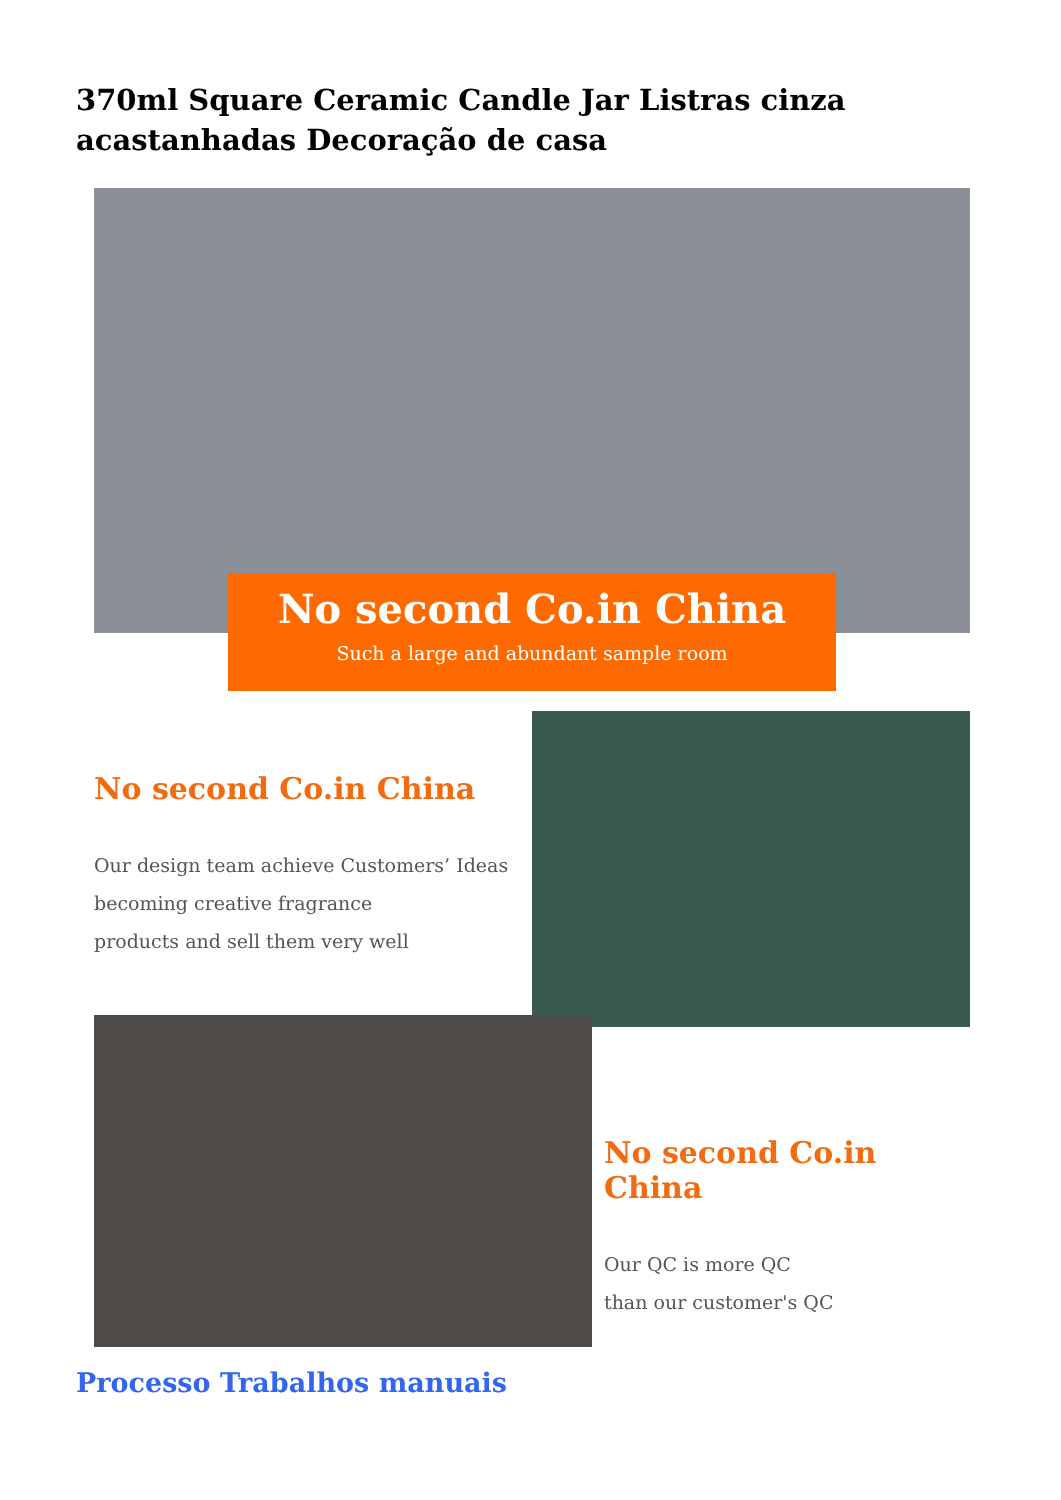370ml Square Ceramic Candle Jar Listras cinza acastanhadas Decoração de casa
No second Co.in China
Such a large and abundant sample room
No second Co.in China
Our design team achieve Customers’ Ideas
becoming creative fragrance
products and sell them very well
No second Co.in China
Our QC is more QC
than our customer's QC
Processo Trabalhos manuais